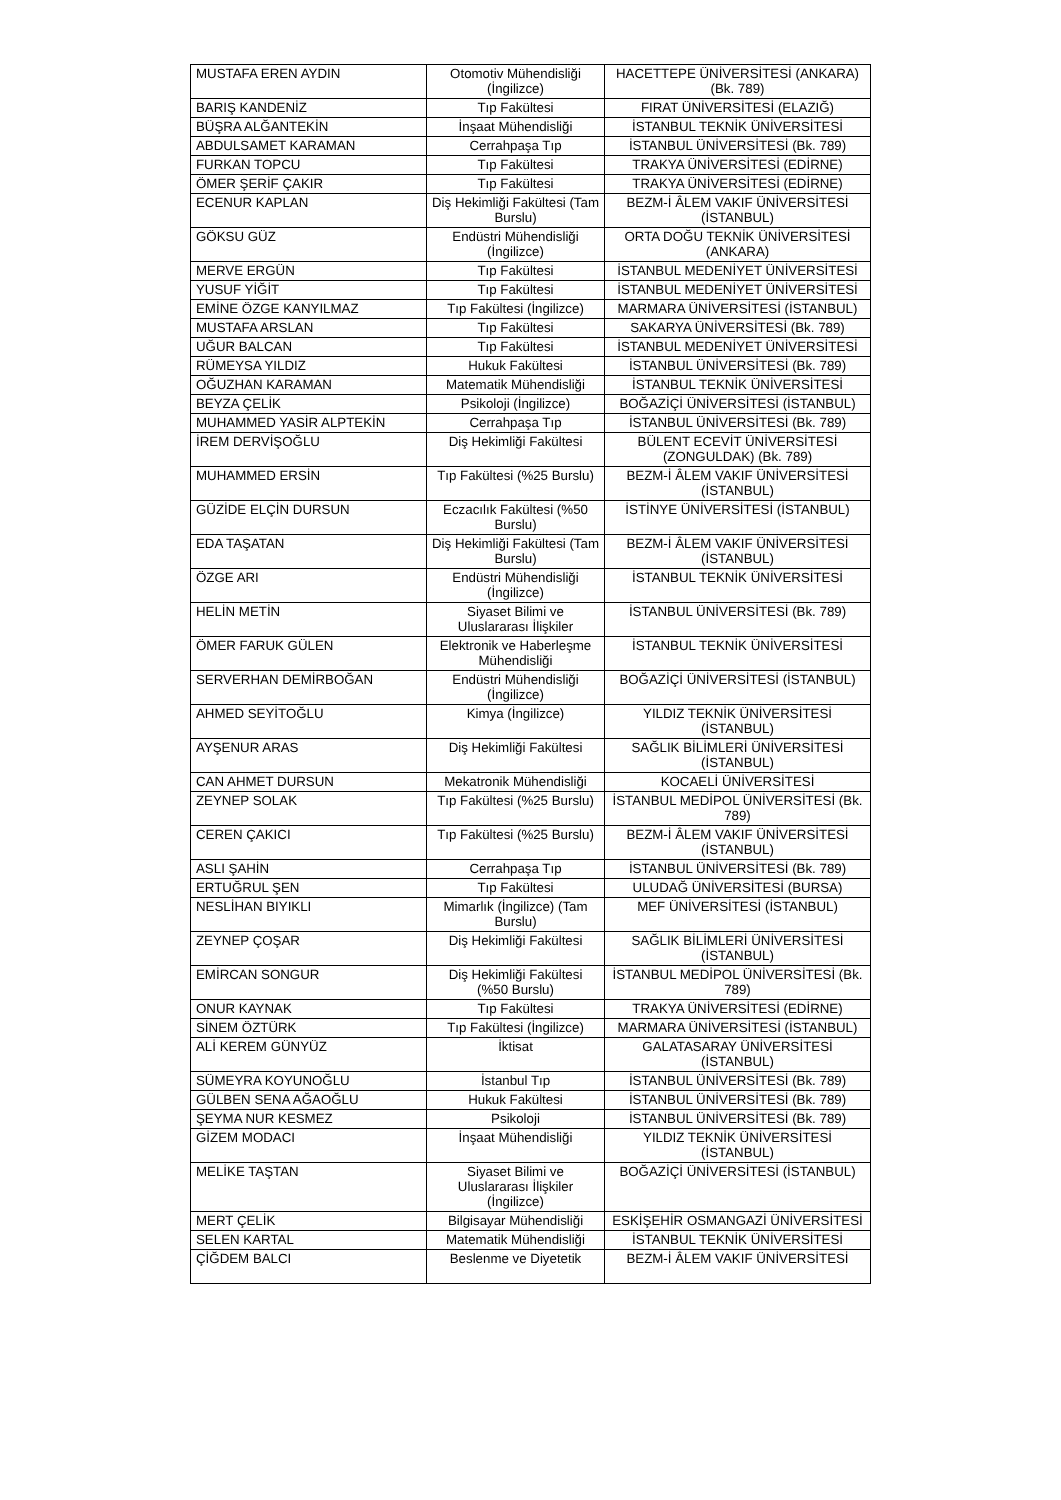| MUSTAFA EREN AYDIN | Otomotiv Mühendisliği (İngilizce) | HACETTEPE ÜNİVERSİTESİ (ANKARA) (Bk. 789) |
| BARIŞ KANDENİZ | Tıp Fakültesi | FIRAT ÜNİVERSİTESİ (ELAZIĞ) |
| BÜŞRA ALĞANTEKİN | İnşaat Mühendisliği | İSTANBUL TEKNİK ÜNİVERSİTESİ |
| ABDULSAMET KARAMAN | Cerrahpaşa Tıp | İSTANBUL ÜNİVERSİTESİ (Bk. 789) |
| FURKAN TOPCU | Tıp Fakültesi | TRAKYA ÜNİVERSİTESİ (EDİRNE) |
| ÖMER ŞERİF ÇAKIR | Tıp Fakültesi | TRAKYA ÜNİVERSİTESİ (EDİRNE) |
| ECENUR KAPLAN | Diş Hekimliği Fakültesi (Tam Burslu) | BEZM-İ ÂLEM VAKIF ÜNİVERSİTESİ (İSTANBUL) |
| GÖKSU GÜZ | Endüstri Mühendisliği (İngilizce) | ORTA DOĞU TEKNİK ÜNİVERSİTESİ (ANKARA) |
| MERVE ERGÜN | Tıp Fakültesi | İSTANBUL MEDENİYET ÜNİVERSİTESİ |
| YUSUF YİĞİT | Tıp Fakültesi | İSTANBUL MEDENİYET ÜNİVERSİTESİ |
| EMİNE ÖZGE KANYILMAZ | Tıp Fakültesi (İngilizce) | MARMARA ÜNİVERSİTESİ (İSTANBUL) |
| MUSTAFA ARSLAN | Tıp Fakültesi | SAKARYA ÜNİVERSİTESİ (Bk. 789) |
| UĞUR BALCAN | Tıp Fakültesi | İSTANBUL MEDENİYET ÜNİVERSİTESİ |
| RÜMEYSA YILDIZ | Hukuk Fakültesi | İSTANBUL ÜNİVERSİTESİ (Bk. 789) |
| OĞUZHAN KARAMAN | Matematik Mühendisliği | İSTANBUL TEKNİK ÜNİVERSİTESİ |
| BEYZA ÇELİK | Psikoloji (İngilizce) | BOĞAZİÇİ ÜNİVERSİTESİ (İSTANBUL) |
| MUHAMMED YASİR ALPTEKİN | Cerrahpaşa Tıp | İSTANBUL ÜNİVERSİTESİ (Bk. 789) |
| İREM DERVİŞOĞLU | Diş Hekimliği Fakültesi | BÜLENT ECEVİT ÜNİVERSİTESİ (ZONGULDAK) (Bk. 789) |
| MUHAMMED ERSİN | Tıp Fakültesi (%25 Burslu) | BEZM-İ ÂLEM VAKIF ÜNİVERSİTESİ (İSTANBUL) |
| GÜZİDE ELÇİN DURSUN | Eczacılık Fakültesi (%50 Burslu) | İSTİNYE ÜNİVERSİTESİ (İSTANBUL) |
| EDA TAŞATAN | Diş Hekimliği Fakültesi (Tam Burslu) | BEZM-İ ÂLEM VAKIF ÜNİVERSİTESİ (İSTANBUL) |
| ÖZGE ARI | Endüstri Mühendisliği (İngilizce) | İSTANBUL TEKNİK ÜNİVERSİTESİ |
| HELİN METİN | Siyaset Bilimi ve Uluslararası İlişkiler | İSTANBUL ÜNİVERSİTESİ (Bk. 789) |
| ÖMER FARUK GÜLEN | Elektronik ve Haberleşme Mühendisliği | İSTANBUL TEKNİK ÜNİVERSİTESİ |
| SERVERHAN DEMİRBOĞAN | Endüstri Mühendisliği (İngilizce) | BOĞAZİÇİ ÜNİVERSİTESİ (İSTANBUL) |
| AHMED SEYİTOĞLU | Kimya (İngilizce) | YILDIZ TEKNİK ÜNİVERSİTESİ (İSTANBUL) |
| AYŞENUR ARAS | Diş Hekimliği Fakültesi | SAĞLIK BİLİMLERİ ÜNİVERSİTESİ (İSTANBUL) |
| CAN AHMET DURSUN | Mekatronik Mühendisliği | KOCAELİ ÜNİVERSİTESİ |
| ZEYNEP SOLAK | Tıp Fakültesi (%25 Burslu) | İSTANBUL MEDİPOL ÜNİVERSİTESİ (Bk. 789) |
| CEREN ÇAKICI | Tıp Fakültesi (%25 Burslu) | BEZM-İ ÂLEM VAKIF ÜNİVERSİTESİ (İSTANBUL) |
| ASLI ŞAHİN | Cerrahpaşa Tıp | İSTANBUL ÜNİVERSİTESİ (Bk. 789) |
| ERTUĞRUL ŞEN | Tıp Fakültesi | ULUDAĞ ÜNİVERSİTESİ (BURSA) |
| NESLİHAN BIYIKLI | Mimarlık (İngilizce) (Tam Burslu) | MEF ÜNİVERSİTESİ (İSTANBUL) |
| ZEYNEP ÇOŞAR | Diş Hekimliği Fakültesi | SAĞLIK BİLİMLERİ ÜNİVERSİTESİ (İSTANBUL) |
| EMİRCAN SONGUR | Diş Hekimliği Fakültesi (%50 Burslu) | İSTANBUL MEDİPOL ÜNİVERSİTESİ (Bk. 789) |
| ONUR KAYNAK | Tıp Fakültesi | TRAKYA ÜNİVERSİTESİ (EDİRNE) |
| SİNEM ÖZTÜRK | Tıp Fakültesi (İngilizce) | MARMARA ÜNİVERSİTESİ (İSTANBUL) |
| ALİ KEREM GÜNYÜZ | İktisat | GALATASARAY ÜNİVERSİTESİ (İSTANBUL) |
| SÜMEYRA KOYUNOĞLU | İstanbul Tıp | İSTANBUL ÜNİVERSİTESİ (Bk. 789) |
| GÜLBEN SENA AĞAOĞLU | Hukuk Fakültesi | İSTANBUL ÜNİVERSİTESİ (Bk. 789) |
| ŞEYMA NUR KESMEZ | Psikoloji | İSTANBUL ÜNİVERSİTESİ (Bk. 789) |
| GİZEM MODACI | İnşaat Mühendisliği | YILDIZ TEKNİK ÜNİVERSİTESİ (İSTANBUL) |
| MELİKE TAŞTAN | Siyaset Bilimi ve Uluslararası İlişkiler (İngilizce) | BOĞAZİÇİ ÜNİVERSİTESİ (İSTANBUL) |
| MERT ÇELİK | Bilgisayar Mühendisliği | ESKİŞEHİR OSMANGAZİ ÜNİVERSİTESİ |
| SELEN KARTAL | Matematik Mühendisliği | İSTANBUL TEKNİK ÜNİVERSİTESİ |
| ÇİĞDEM BALCI | Beslenme ve Diyetetik | BEZM-İ ÂLEM VAKIF ÜNİVERSİTESİ |